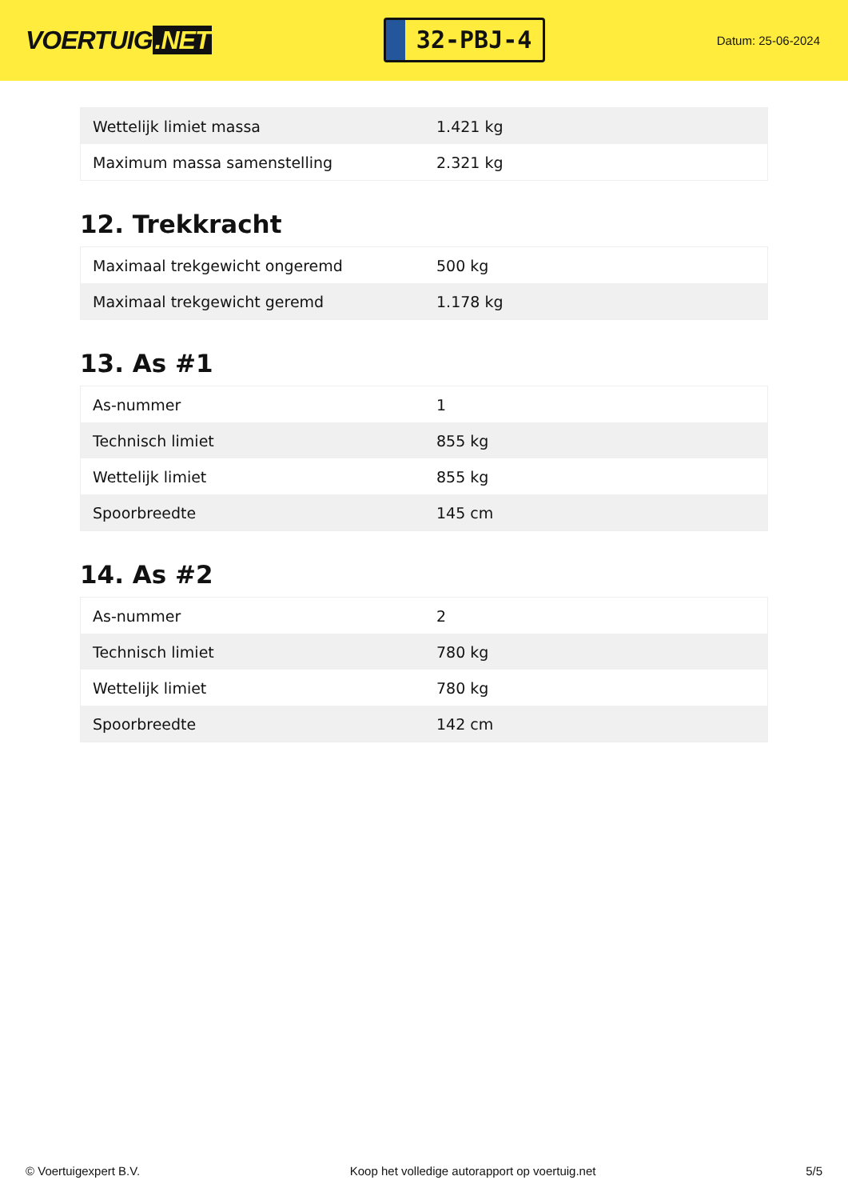VOERTUIG.NET
32-PBJ-4
Datum: 25-06-2024
| Wettelijk limiet massa | 1.421 kg |
| Maximum massa samenstelling | 2.321 kg |
12. Trekkracht
| Maximaal trekgewicht ongeremd | 500 kg |
| Maximaal trekgewicht geremd | 1.178 kg |
13. As #1
| As-nummer | 1 |
| Technisch limiet | 855 kg |
| Wettelijk limiet | 855 kg |
| Spoorbreedte | 145 cm |
14. As #2
| As-nummer | 2 |
| Technisch limiet | 780 kg |
| Wettelijk limiet | 780 kg |
| Spoorbreedte | 142 cm |
© Voertuigexpert B.V. Koop het volledige autorapport op voertuig.net 5/5